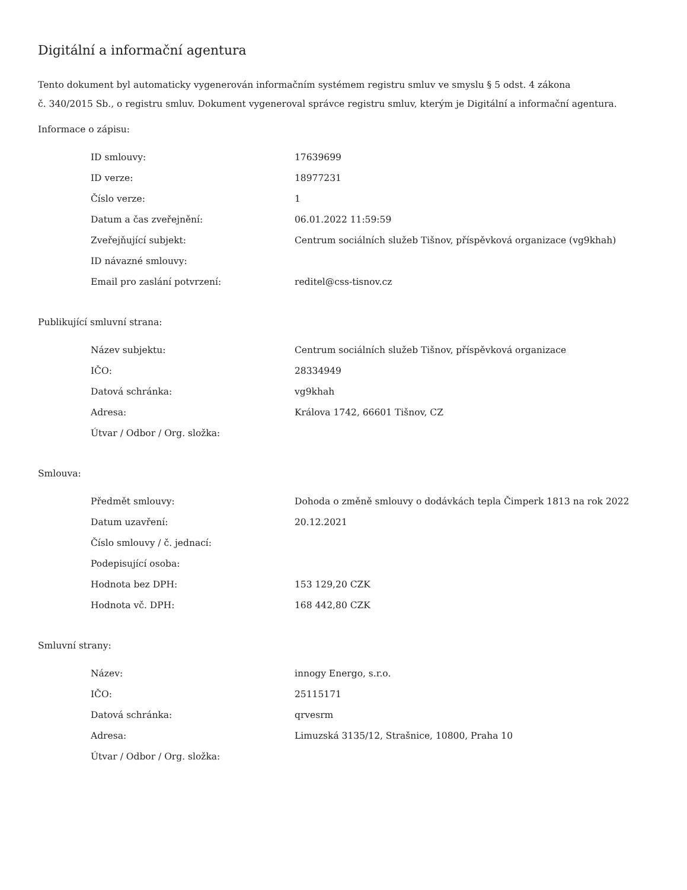Digitální a informační agentura
Tento dokument byl automaticky vygenerován informačním systémem registru smluv ve smyslu § 5 odst. 4 zákona
č. 340/2015 Sb., o registru smluv. Dokument vygeneroval správce registru smluv, kterým je Digitální a informační agentura.
Informace o zápisu:
| ID smlouvy: | 17639699 |
| ID verze: | 18977231 |
| Číslo verze: | 1 |
| Datum a čas zveřejnění: | 06.01.2022 11:59:59 |
| Zveřejňující subjekt: | Centrum sociálních služeb Tišnov, příspěvková organizace (vg9khah) |
| ID návazné smlouvy: | |
| Email pro zaslání potvrzení: | reditel@css-tisnov.cz |
Publikující smluvní strana:
| Název subjektu: | Centrum sociálních služeb Tišnov, příspěvková organizace |
| IČO: | 28334949 |
| Datová schránka: | vg9khah |
| Adresa: | Králova 1742, 66601 Tišnov, CZ |
| Útvar / Odbor / Org. složka: | |
Smlouva:
| Předmět smlouvy: | Dohoda o změně smlouvy o dodávkách tepla Čimperk 1813 na rok 2022 |
| Datum uzavření: | 20.12.2021 |
| Číslo smlouvy / č. jednací: | |
| Podepisující osoba: | |
| Hodnota bez DPH: | 153 129,20 CZK |
| Hodnota vč. DPH: | 168 442,80 CZK |
Smluvní strany:
| Název: | innogy Energo, s.r.o. |
| IČO: | 25115171 |
| Datová schránka: | qrvesrm |
| Adresa: | Limuzská 3135/12, Strašnice, 10800, Praha 10 |
| Útvar / Odbor / Org. složka: | |